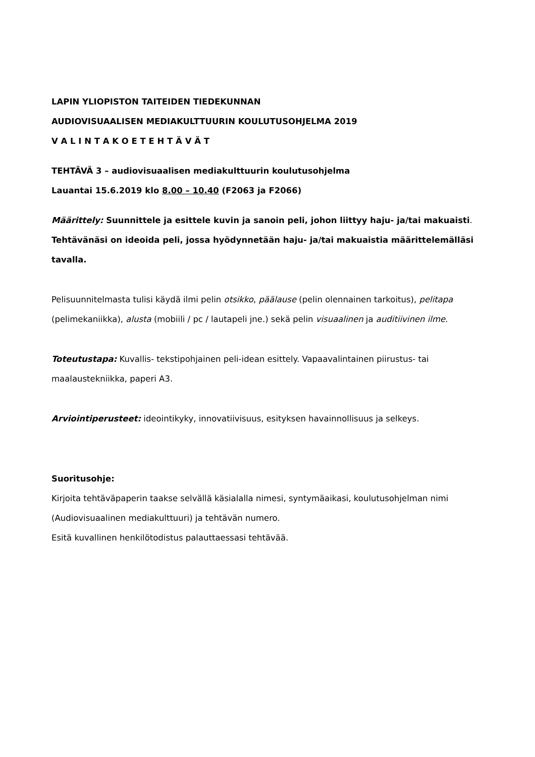LAPIN YLIOPISTON TAITEIDEN TIEDEKUNNAN
AUDIOVISUAALISEN MEDIAKULTTUURIN KOULUTUSOHJELMA 2019
V A L I N T A K O E T E H T Ä V Ä T
TEHTÄVÄ 3 – audiovisuaalisen mediakulttuurin koulutusohjelma
Lauantai 15.6.2019 klo 8.00 – 10.40 (F2063 ja F2066)
Määrittely: Suunnittele ja esittele kuvin ja sanoin peli, johon liittyy haju- ja/tai makuaisti. Tehtävänäsi on ideoida peli, jossa hyödynnetään haju- ja/tai makuaistia määrittelemälläsi tavalla.
Pelisuunnitelmasta tulisi käydä ilmi pelin otsikko, päälause (pelin olennainen tarkoitus), pelitapa (pelimekaniikka), alusta (mobiili / pc / lautapeli jne.) sekä pelin visuaalinen ja auditiivinen ilme.
Toteutustapa: Kuvallis- tekstipohjainen peli-idean esittely. Vapaavalintainen piirustus- tai maalaustekniikka, paperi A3.
Arviointiperusteet: ideointikyky, innovatiivisuus, esityksen havainnollisuus ja selkeys.
Suoritusohje:
Kirjoita tehtäväpaperin taakse selvällä käsialalla nimesi, syntymäaikasi, koulutusohjelman nimi (Audiovisuaalinen mediakulttuuri) ja tehtävän numero.
Esitä kuvallinen henkilötodistus palauttaessasi tehtävää.